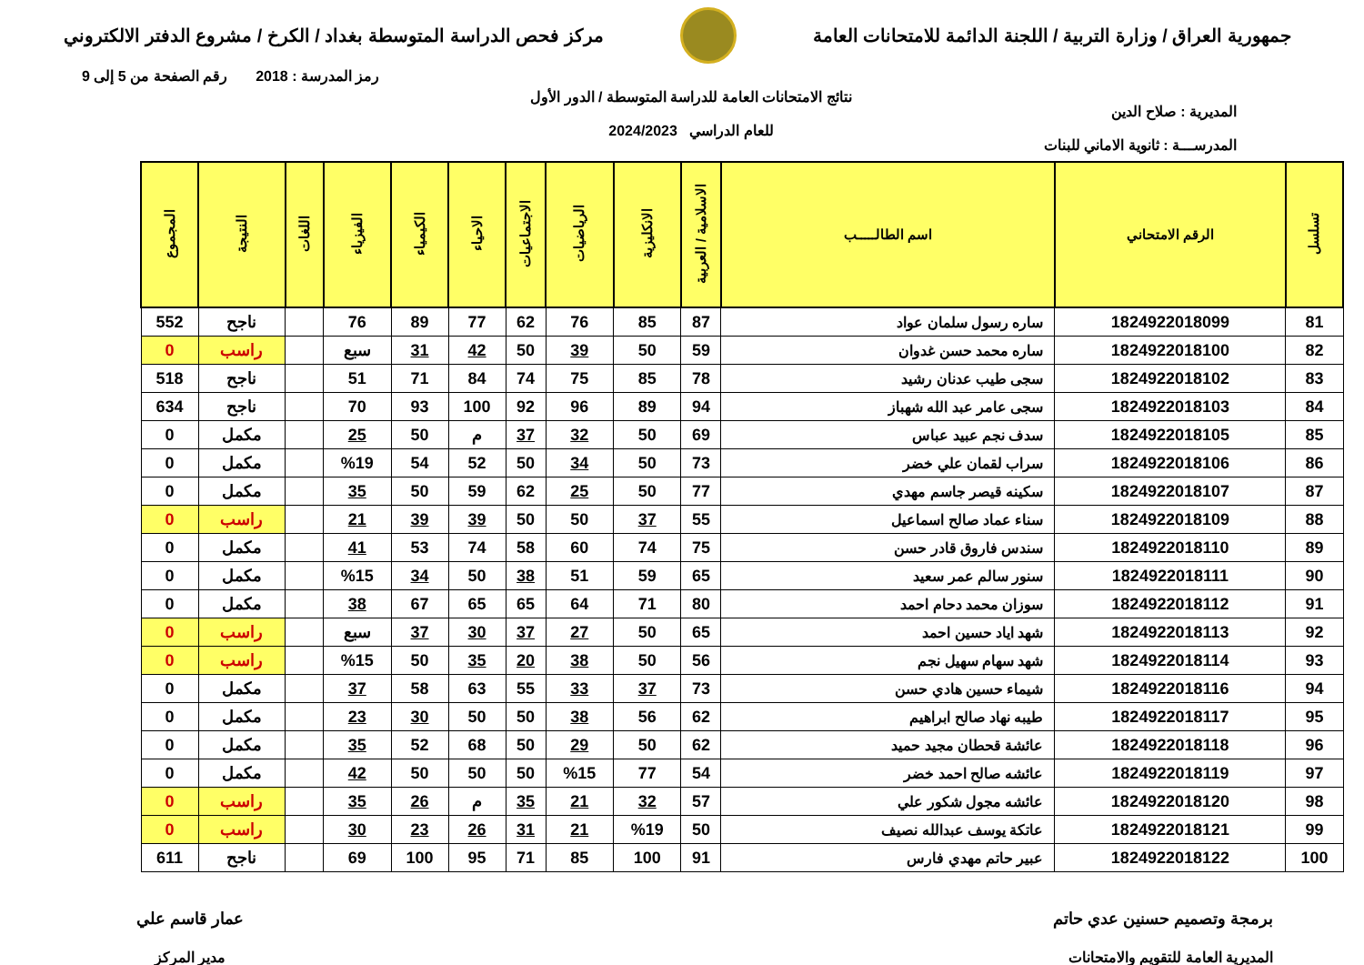جمهورية العراق / وزارة التربية / اللجنة الدائمة للامتحانات العامة
مركز فحص الدراسة المتوسطة بغداد / الكرخ / مشروع الدفتر الالكتروني
رمز المدرسة : 2018 رقم الصفحة من 5 إلى 9
المديرية : صلاح الدين
المدرســـة : ثانوية الاماني للبنات
نتائج الامتحانات العامة للدراسة المتوسطة / الدور الأول
للعام الدراسي 2024/2023
| تسلسل | الرقم الامتحاني | اسم الطالـــــب | الاسلامية / العربية | الانكليزية | الرياضيات | الاجتماعيات | الاحياء | الكيمياء | الفيزياء | اللغات | النتيجة | المجموع |
| --- | --- | --- | --- | --- | --- | --- | --- | --- | --- | --- | --- | --- |
| 81 | 1824922018099 | ساره رسول سلمان عواد | 87 | 85 | 76 | 62 | 77 | 89 | 76 | | ناجح | 552 |
| 82 | 1824922018100 | ساره محمد حسن غدوان | 59 | 50 | 39 | 50 | 42 | 31 | سبع | | راسب | 0 |
| 83 | 1824922018102 | سجى طيب عدنان رشيد | 78 | 85 | 75 | 74 | 84 | 71 | 51 | | ناجح | 518 |
| 84 | 1824922018103 | سجى عامر عبد الله شهباز | 94 | 89 | 96 | 92 | 100 | 93 | 70 | | ناجح | 634 |
| 85 | 1824922018105 | سدف نجم عبيد عباس | 69 | 50 | 32 | 37 | م | 50 | 25 | | مكمل | 0 |
| 86 | 1824922018106 | سراب لقمان علي خضر | 73 | 50 | 34 | 50 | 52 | 54 | %19 | | مكمل | 0 |
| 87 | 1824922018107 | سكينه قيصر جاسم مهدي | 77 | 50 | 25 | 62 | 59 | 50 | 35 | | مكمل | 0 |
| 88 | 1824922018109 | سناء عماد صالح اسماعيل | 55 | 37 | 50 | 50 | 39 | 39 | 21 | | راسب | 0 |
| 89 | 1824922018110 | سندس فاروق قادر حسن | 75 | 74 | 60 | 58 | 74 | 53 | 41 | | مكمل | 0 |
| 90 | 1824922018111 | سنور سالم عمر سعيد | 65 | 59 | 51 | 38 | 50 | 34 | %15 | | مكمل | 0 |
| 91 | 1824922018112 | سوزان محمد دحام احمد | 80 | 71 | 64 | 65 | 65 | 67 | 38 | | مكمل | 0 |
| 92 | 1824922018113 | شهد اياد حسين احمد | 65 | 50 | 27 | 37 | 30 | 37 | سبع | | راسب | 0 |
| 93 | 1824922018114 | شهد سهام سهيل نجم | 56 | 50 | 38 | 20 | 35 | 50 | %15 | | راسب | 0 |
| 94 | 1824922018116 | شيماء حسين هادي حسن | 73 | 37 | 33 | 55 | 63 | 58 | 37 | | مكمل | 0 |
| 95 | 1824922018117 | طيبه نهاد صالح ابراهيم | 62 | 56 | 38 | 50 | 50 | 30 | 23 | | مكمل | 0 |
| 96 | 1824922018118 | عائشة قحطان مجيد حميد | 62 | 50 | 29 | 50 | 68 | 52 | 35 | | مكمل | 0 |
| 97 | 1824922018119 | عائشه صالح احمد خضر | 54 | 77 | %15 | 50 | 50 | 50 | 42 | | مكمل | 0 |
| 98 | 1824922018120 | عائشه مجول شكور علي | 57 | 32 | 21 | 35 | م | 26 | 35 | | راسب | 0 |
| 99 | 1824922018121 | عاتكة يوسف عبدالله نصيف | 50 | %19 | 21 | 31 | 26 | 23 | 30 | | راسب | 0 |
| 100 | 1824922018122 | عبير حاتم مهدي فارس | 91 | 100 | 85 | 71 | 95 | 100 | 69 | | ناجح | 611 |
برمجة وتصميم حسنين عدي حاتم
المديرية العامة للتقويم والامتحانات
عمار قاسم علي
مدير المركز